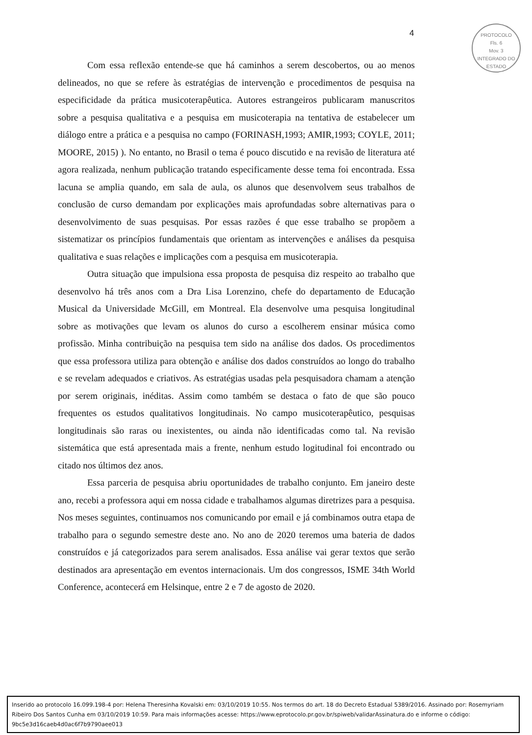4
PROTOCOLO
Fls. 6
Mov. 3
INTEGRADO DO ESTADO
Com essa reflexão entende-se que há caminhos a serem descobertos, ou ao menos delineados, no que se refere às estratégias de intervenção e procedimentos de pesquisa na especificidade da prática musicoterapêutica. Autores estrangeiros publicaram manuscritos sobre a pesquisa qualitativa e a pesquisa em musicoterapia na tentativa de estabelecer um diálogo entre a prática e a pesquisa no campo (FORINASH,1993; AMIR,1993; COYLE, 2011; MOORE, 2015) ). No entanto, no Brasil o tema é pouco discutido e na revisão de literatura até agora realizada, nenhum publicação tratando especificamente desse tema foi encontrada. Essa lacuna se amplia quando, em sala de aula, os alunos que desenvolvem seus trabalhos de conclusão de curso demandam por explicações mais aprofundadas sobre alternativas para o desenvolvimento de suas pesquisas. Por essas razões é que esse trabalho se propõem a sistematizar os princípios fundamentais que orientam as intervenções e análises da pesquisa qualitativa e suas relações e implicações com a pesquisa em musicoterapia.
Outra situação que impulsiona essa proposta de pesquisa diz respeito ao trabalho que desenvolvo há três anos com a Dra Lisa Lorenzino, chefe do departamento de Educação Musical da Universidade McGill, em Montreal. Ela desenvolve uma pesquisa longitudinal sobre as motivações que levam os alunos do curso a escolherem ensinar música como profissão. Minha contribuição na pesquisa tem sido na análise dos dados. Os procedimentos que essa professora utiliza para obtenção e análise dos dados construídos ao longo do trabalho e se revelam adequados e criativos. As estratégias usadas pela pesquisadora chamam a atenção por serem originais, inéditas. Assim como também se destaca o fato de que são pouco frequentes os estudos qualitativos longitudinais. No campo musicoterapêutico, pesquisas longitudinais são raras ou inexistentes, ou ainda não identificadas como tal. Na revisão sistemática que está apresentada mais a frente, nenhum estudo logitudinal foi encontrado ou citado nos últimos dez anos.
Essa parceria de pesquisa abriu oportunidades de trabalho conjunto. Em janeiro deste ano, recebi a professora aqui em nossa cidade e trabalhamos algumas diretrizes para a pesquisa. Nos meses seguintes, continuamos nos comunicando por email e já combinamos outra etapa de trabalho para o segundo semestre deste ano. No ano de 2020 teremos uma bateria de dados construídos e já categorizados para serem analisados. Essa análise vai gerar textos que serão destinados ara apresentação em eventos internacionais. Um dos congressos, ISME 34th World Conference, acontecerá em Helsinque, entre 2 e 7 de agosto de 2020.
Inserido ao protocolo 16.099.198-4 por: Helena Theresinha Kovalski em: 03/10/2019 10:55. Nos termos do art. 18 do Decreto Estadual 5389/2016. Assinado por: Rosemyriam Ribeiro Dos Santos Cunha em 03/10/2019 10:59. Para mais informações acesse: https://www.eprotocolo.pr.gov.br/spiweb/validarAssinatura.do e informe o código: 9bc5e3d16caeb4d0ac6f7b9790aee013